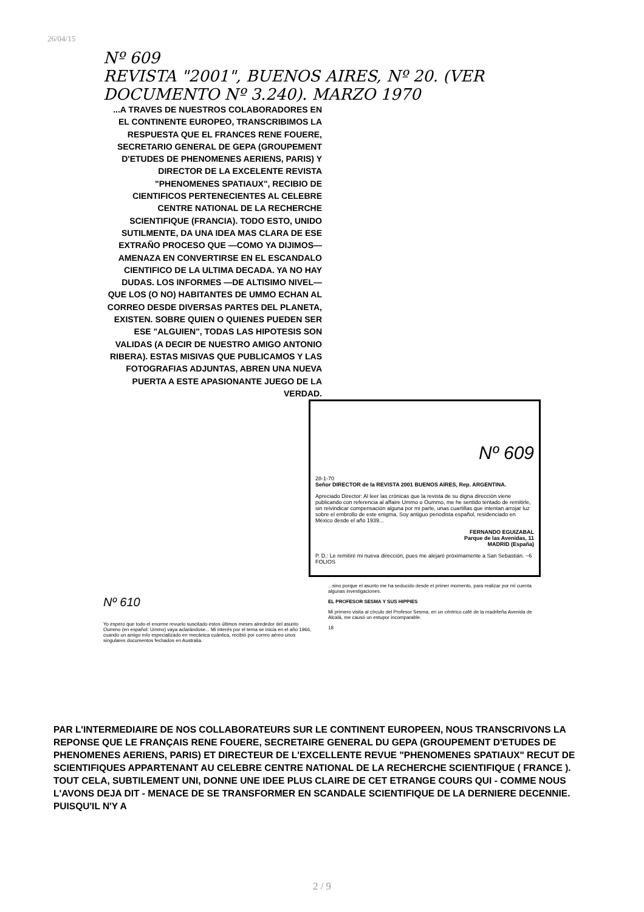26/04/15
Nº 609
REVISTA "2001", BUENOS AIRES, Nº 20. (VER DOCUMENTO Nº 3.240). MARZO 1970
...A TRAVES DE NUESTROS COLABORADORES EN EL CONTINENTE EUROPEO, TRANSCRIBIMOS LA RESPUESTA QUE EL FRANCES RENE FOUERE, SECRETARIO GENERAL DE GEPA (GROUPEMENT D'ETUDES DE PHENOMENES AERIENS, PARIS) Y DIRECTOR DE LA EXCELENTE REVISTA "PHENOMENES SPATIAUX", RECIBIO DE CIENTIFICOS PERTENECIENTES AL CELEBRE CENTRE NATIONAL DE LA RECHERCHE SCIENTIFIQUE (FRANCIA). TODO ESTO, UNIDO SUTILMENTE, DA UNA IDEA MAS CLARA DE ESE EXTRAÑO PROCESO QUE —COMO YA DIJIMOS— AMENAZA EN CONVERTIRSE EN EL ESCANDALO CIENTIFICO DE LA ULTIMA DECADA. YA NO HAY DUDAS. LOS INFORMES —DE ALTISIMO NIVEL— QUE LOS (O NO) HABITANTES DE UMMO ECHAN AL CORREO DESDE DIVERSAS PARTES DEL PLANETA, EXISTEN. SOBRE QUIEN O QUIENES PUEDEN SER ESE "ALGUIEN", TODAS LAS HIPOTESIS SON VALIDAS (A DECIR DE NUESTRO AMIGO ANTONIO RIBERA). ESTAS MISIVAS QUE PUBLICAMOS Y LAS FOTOGRAFIAS ADJUNTAS, ABREN UNA NUEVA PUERTA A ESTE APASIONANTE JUEGO DE LA VERDAD.
Nº 609
28-1-70
Señor DIRECTOR de la REVISTA 2001 BUENOS AIRES, Rep. ARGENTINA.
Apreciado Director: Al leer las crónicas que la revista de su digna dirección viene publicando con referencia al affaire Ummo o Oummo, me he sentido tentado de remitirle, sin reivindicar compensación alguna por mi parte, unas cuartillas que intentan arrojar luz sobre el embrollo de este enigma. Soy antiguo periodista español, residenciado en México desde el año 1939...
FERNANDO EGUIZABAL
Parque de las Avenidas, 11
MADRID (España)
P. D.: Le remitiré mi nueva dirección, pues me alejaré próximamente a San Sebastián. ~6 FOLIOS
Nº 610
Yo espero que todo el enorme revuelo suscitado estos últimos meses alrededor del asunto Oummo (en español: Ummo) vaya aclarándose... Mi interés por el tema se inicia en el año 1966, cuando un amigo mío especializado en mecánica cuántica, recibió por correo aéreo unos singulares documentos fechados en Australia.
...sino porque el asunto me ha seducido desde el primer momento, para realizar por mí cuenta algunas investigaciones.
EL PROFESOR SESMA Y SUS HIPPIES
Mi primero visita al círculo del Profesor Sesma, en un céntrico café de la madrileña Avenida de Alcalá, me causó un estupor incomparable.
18
PAR L'INTERMEDIAIRE DE NOS COLLABORATEURS SUR LE CONTINENT EUROPEEN, NOUS TRANSCRIVONS LA REPONSE QUE LE FRANÇAIS RENE FOUERE, SECRETAIRE GENERAL DU GEPA (GROUPEMENT D'ETUDES DE PHENOMENES AERIENS, PARIS) ET DIRECTEUR DE L'EXCELLENTE REVUE "PHENOMENES SPATIAUX" RECUT DE SCIENTIFIQUES APPARTENANT AU CELEBRE CENTRE NATIONAL DE LA RECHERCHE SCIENTIFIQUE ( FRANCE ). TOUT CELA, SUBTILEMENT UNI, DONNE UNE IDEE PLUS CLAIRE DE CET ETRANGE COURS QUI - COMME NOUS L'AVONS DEJA DIT - MENACE DE SE TRANSFORMER EN SCANDALE SCIENTIFIQUE DE LA DERNIERE DECENNIE. PUISQU'IL N'Y A
2 / 9